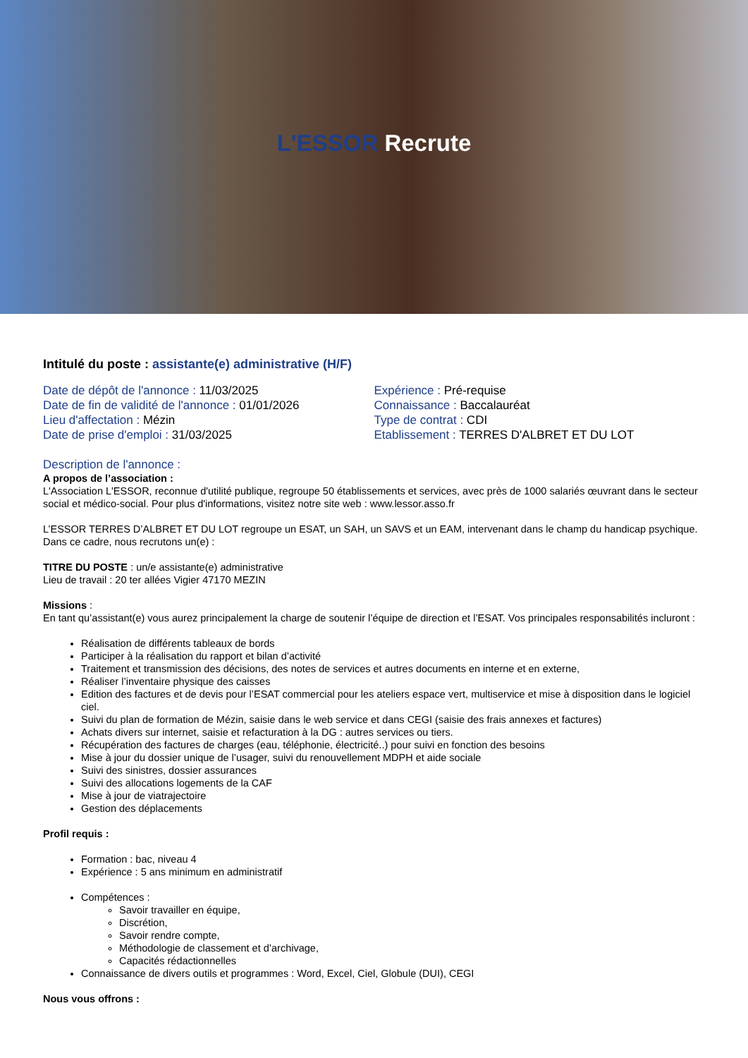L'ESSOR Recrute
Intitulé du poste : assistante(e) administrative (H/F)
Date de dépôt de l'annonce : 11/03/2025
Date de fin de validité de l'annonce : 01/01/2026
Lieu d'affectation : Mézin
Date de prise d'emploi : 31/03/2025
Expérience : Pré-requise
Connaissance : Baccalauréat
Type de contrat : CDI
Etablissement : TERRES D'ALBRET ET DU LOT
Description de l'annonce :
A propos de l’association :
L'Association L'ESSOR, reconnue d'utilité publique, regroupe 50 établissements et services, avec près de 1000 salariés œuvrant dans le secteur social et médico-social. Pour plus d'informations, visitez notre site web : www.lessor.asso.fr
L’ESSOR TERRES D’ALBRET ET DU LOT regroupe un ESAT, un SAH, un SAVS et un EAM, intervenant dans le champ du handicap psychique. Dans ce cadre, nous recrutons un(e) :
TITRE DU POSTE : un/e assistante(e) administrative
Lieu de travail : 20 ter allées Vigier 47170 MEZIN
Missions :
En tant qu’assistant(e) vous aurez principalement la charge de soutenir l’équipe de direction et l’ESAT. Vos principales responsabilités incluront :
Réalisation de différents tableaux de bords
Participer à la réalisation du rapport et bilan d’activité
Traitement et transmission des décisions, des notes de services et autres documents en interne et en externe,
Réaliser l’inventaire physique des caisses
Edition des factures et de devis pour l’ESAT commercial pour les ateliers espace vert, multiservice et mise à disposition dans le logiciel ciel.
Suivi du plan de formation de Mézin, saisie dans le web service et dans CEGI (saisie des frais annexes et factures)
Achats divers sur internet, saisie et refacturation à la DG : autres services ou tiers.
Récupération des factures de charges (eau, téléphonie, électricité..) pour suivi en fonction des besoins
Mise à jour du dossier unique de l’usager, suivi du renouvellement MDPH et aide sociale
Suivi des sinistres, dossier assurances
Suivi des allocations logements de la CAF
Mise à jour de viatrajectoire
Gestion des déplacements
Profil requis :
Formation : bac, niveau 4
Expérience : 5 ans minimum en administratif
Compétences :
Savoir travailler en équipe,
Discrétion,
Savoir rendre compte,
Méthodologie de classement et d’archivage,
Capacités rédactionnelles
Connaissance de divers outils et programmes : Word, Excel, Ciel, Globule (DUI), CEGI
Nous vous offrons :